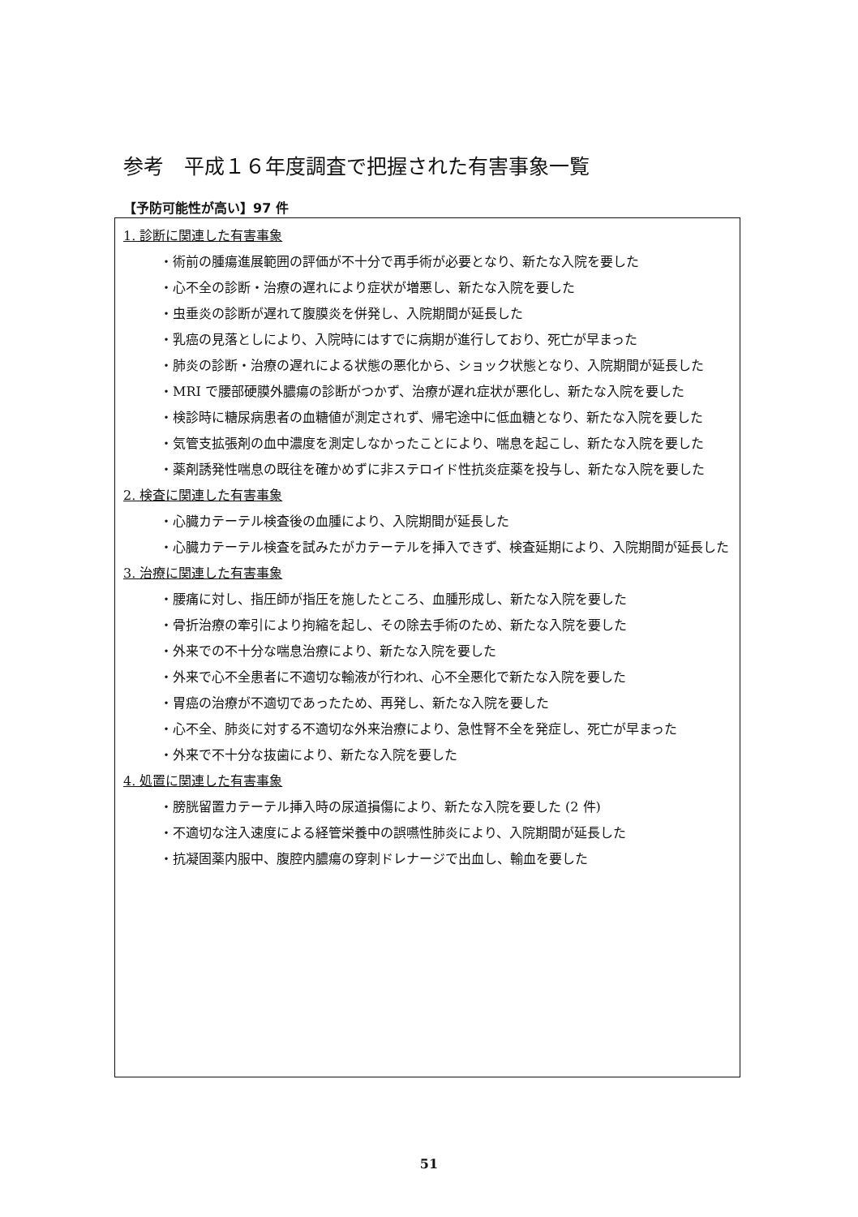参考　平成１６年度調査で把握された有害事象一覧
【予防可能性が高い】97 件
1. 診断に関連した有害事象
・術前の腫瘍進展範囲の評価が不十分で再手術が必要となり、新たな入院を要した
・心不全の診断・治療の遅れにより症状が増悪し、新たな入院を要した
・虫垂炎の診断が遅れて腹膜炎を併発し、入院期間が延長した
・乳癌の見落としにより、入院時にはすでに病期が進行しており、死亡が早まった
・肺炎の診断・治療の遅れによる状態の悪化から、ショック状態となり、入院期間が延長した
・MRI で腰部硬膜外膿瘍の診断がつかず、治療が遅れ症状が悪化し、新たな入院を要した
・検診時に糖尿病患者の血糖値が測定されず、帰宅途中に低血糖となり、新たな入院を要した
・気管支拡張剤の血中濃度を測定しなかったことにより、喘息を起こし、新たな入院を要した
・薬剤誘発性喘息の既往を確かめずに非ステロイド性抗炎症薬を投与し、新たな入院を要した
2. 検査に関連した有害事象
・心臓カテーテル検査後の血腫により、入院期間が延長した
・心臓カテーテル検査を試みたがカテーテルを挿入できず、検査延期により、入院期間が延長した
3. 治療に関連した有害事象
・腰痛に対し、指圧師が指圧を施したところ、血腫形成し、新たな入院を要した
・骨折治療の牽引により拘縮を起し、その除去手術のため、新たな入院を要した
・外来での不十分な喘息治療により、新たな入院を要した
・外来で心不全患者に不適切な輸液が行われ、心不全悪化で新たな入院を要した
・胃癌の治療が不適切であったため、再発し、新たな入院を要した
・心不全、肺炎に対する不適切な外来治療により、急性腎不全を発症し、死亡が早まった
・外来で不十分な抜歯により、新たな入院を要した
4. 処置に関連した有害事象
・膀胱留置カテーテル挿入時の尿道損傷により、新たな入院を要した (2 件)
・不適切な注入速度による経管栄養中の誤嚥性肺炎により、入院期間が延長した
・抗凝固薬内服中、腹腔内膿瘍の穿刺ドレナージで出血し、輸血を要した
51